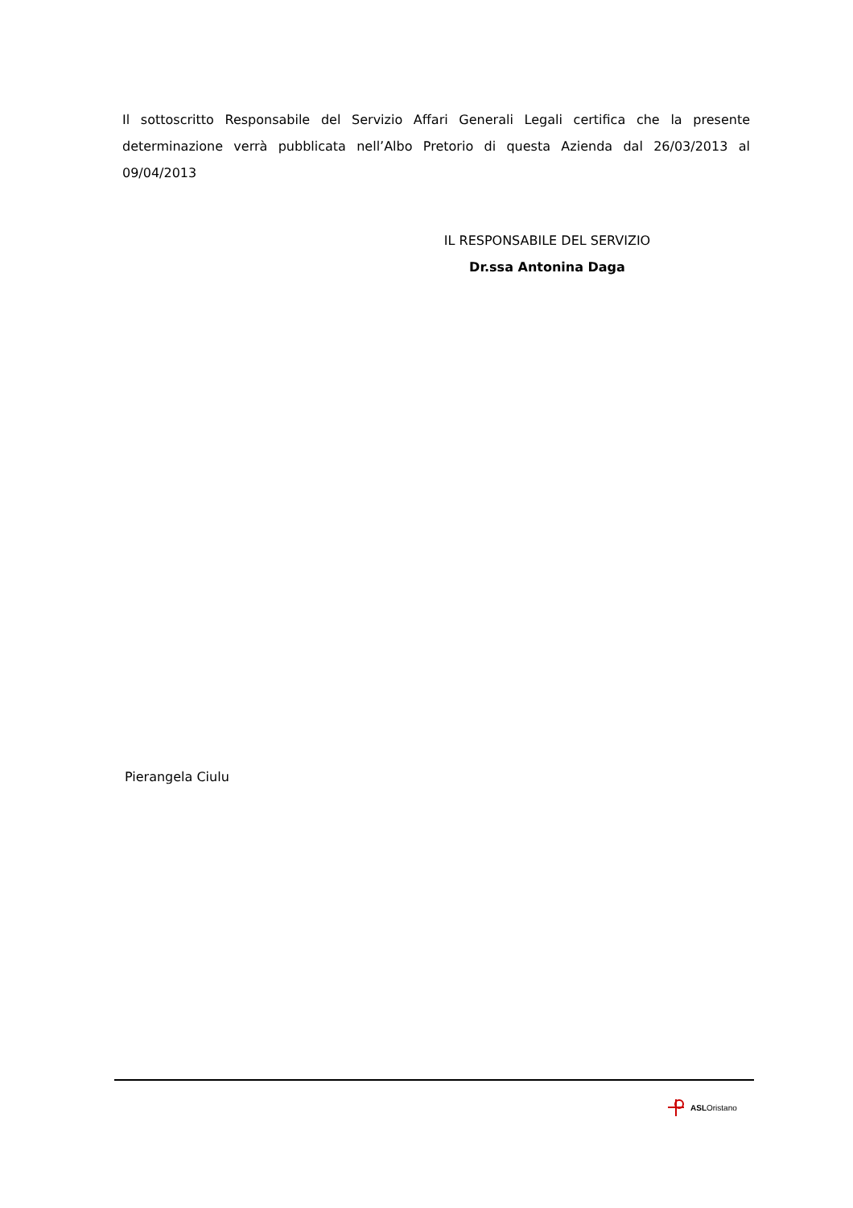Il sottoscritto Responsabile del Servizio Affari Generali Legali certifica che la presente determinazione verrà pubblicata nell’Albo Pretorio di questa Azienda dal 26/03/2013 al 09/04/2013
IL RESPONSABILE DEL SERVIZIO
Dr.ssa Antonina Daga
Pierangela Ciulu
ASLOristano